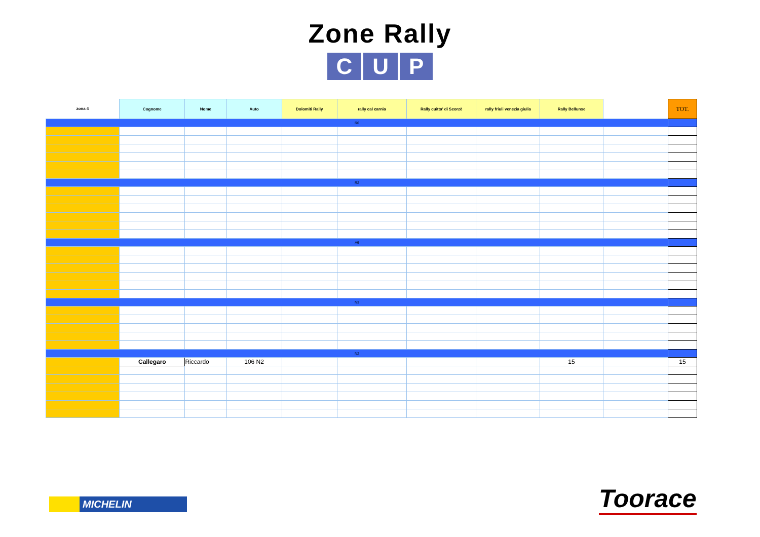Zone Rally
C U P
| zona 4 | Cognome | Nome | Auto | Dolomiti Rally | rally cal carnia | Rally cuitta' di Scorzè | rally friuli venezia giulia | Rally Bellunse | | TOT. |
| --- | --- | --- | --- | --- | --- | --- | --- | --- | --- | --- |
| R6 | | | | | | | | | | |
| R2 | | | | | | | | | | |
| A6 | | | | | | | | | | |
| N3 | | | | | | | | | | |
| N2 | | | | | | | | | | |
| | Callegaro | Riccardo | 106 N2 | | | | | 15 | | 15 |
MICHELIN Toorace